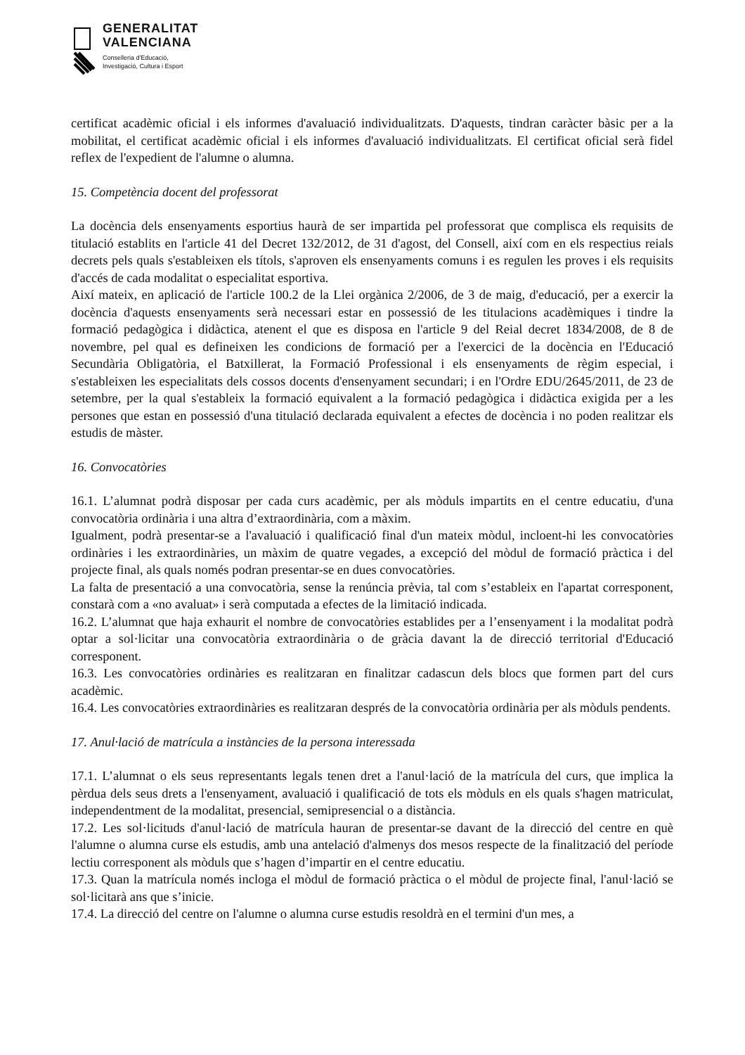GENERALITAT
VALENCIANA
Conselleria d'Educació,
Investigació, Cultura i Esport
certificat acadèmic oficial i els informes d'avaluació individualitzats. D'aquests, tindran caràcter bàsic per a la mobilitat, el certificat acadèmic oficial i els informes d'avaluació individualitzats. El certificat oficial serà fidel reflex de l'expedient de l'alumne o alumna.
15. Competència docent del professorat
La docència dels ensenyaments esportius haurà de ser impartida pel professorat que complisca els requisits de titulació establits en l'article 41 del Decret 132/2012, de 31 d'agost, del Consell, així com en els respectius reials decrets pels quals s'estableixen els títols, s'aproven els ensenyaments comuns i es regulen les proves i els requisits d'accés de cada modalitat o especialitat esportiva.
Així mateix, en aplicació de l'article 100.2 de la Llei orgànica 2/2006, de 3 de maig, d'educació, per a exercir la docència d'aquests ensenyaments serà necessari estar en possessió de les titulacions acadèmiques i tindre la formació pedagògica i didàctica, atenent el que es disposa en l'article 9 del Reial decret 1834/2008, de 8 de novembre, pel qual es defineixen les condicions de formació per a l'exercici de la docència en l'Educació Secundària Obligatòria, el Batxillerat, la Formació Professional i els ensenyaments de règim especial, i s'estableixen les especialitats dels cossos docents d'ensenyament secundari; i en l'Ordre EDU/2645/2011, de 23 de setembre, per la qual s'estableix la formació equivalent a la formació pedagògica i didàctica exigida per a les persones que estan en possessió d'una titulació declarada equivalent a efectes de docència i no poden realitzar els estudis de màster.
16. Convocatòries
16.1. L’alumnat podrà disposar per cada curs acadèmic, per als mòduls impartits en el centre educatiu, d'una convocatòria ordinària i una altra d’extraordinària, com a màxim.
Igualment, podrà presentar-se a l'avaluació i qualificació final d'un mateix mòdul, incloent-hi les convocatòries ordinàries i les extraordinàries, un màxim de quatre vegades, a excepció del mòdul de formació pràctica i del projecte final, als quals només podran presentar-se en dues convocatòries.
La falta de presentació a una convocatòria, sense la renúncia prèvia, tal com s’estableix en l'apartat corresponent, constarà com a «no avaluat» i serà computada a efectes de la limitació indicada.
16.2. L’alumnat que haja exhaurit el nombre de convocatòries establides per a l’ensenyament i la modalitat podrà optar a sol·licitar una convocatòria extraordinària o de gràcia davant la de direcció territorial d'Educació corresponent.
16.3. Les convocatòries ordinàries es realitzaran en finalitzar cadascun dels blocs que formen part del curs acadèmic.
16.4. Les convocatòries extraordinàries es realitzaran després de la convocatòria ordinària per als mòduls pendents.
17. Anul·lació de matrícula a instàncies de la persona interessada
17.1. L’alumnat o els seus representants legals tenen dret a l'anul·lació de la matrícula del curs, que implica la pèrdua dels seus drets a l'ensenyament, avaluació i qualificació de tots els mòduls en els quals s'hagen matriculat, independentment de la modalitat, presencial, semipresencial o a distància.
17.2. Les sol·licituds d'anul·lació de matrícula hauran de presentar-se davant de la direcció del centre en què l'alumne o alumna curse els estudis, amb una antelació d'almenys dos mesos respecte de la finalització del període lectiu corresponent als mòduls que s’hagen d’impartir en el centre educatiu.
17.3. Quan la matrícula només incloga el mòdul de formació pràctica o el mòdul de projecte final, l'anul·lació se sol·licitarà ans que s’inicie.
17.4. La direcció del centre on l'alumne o alumna curse estudis resoldrà en el termini d'un mes, a